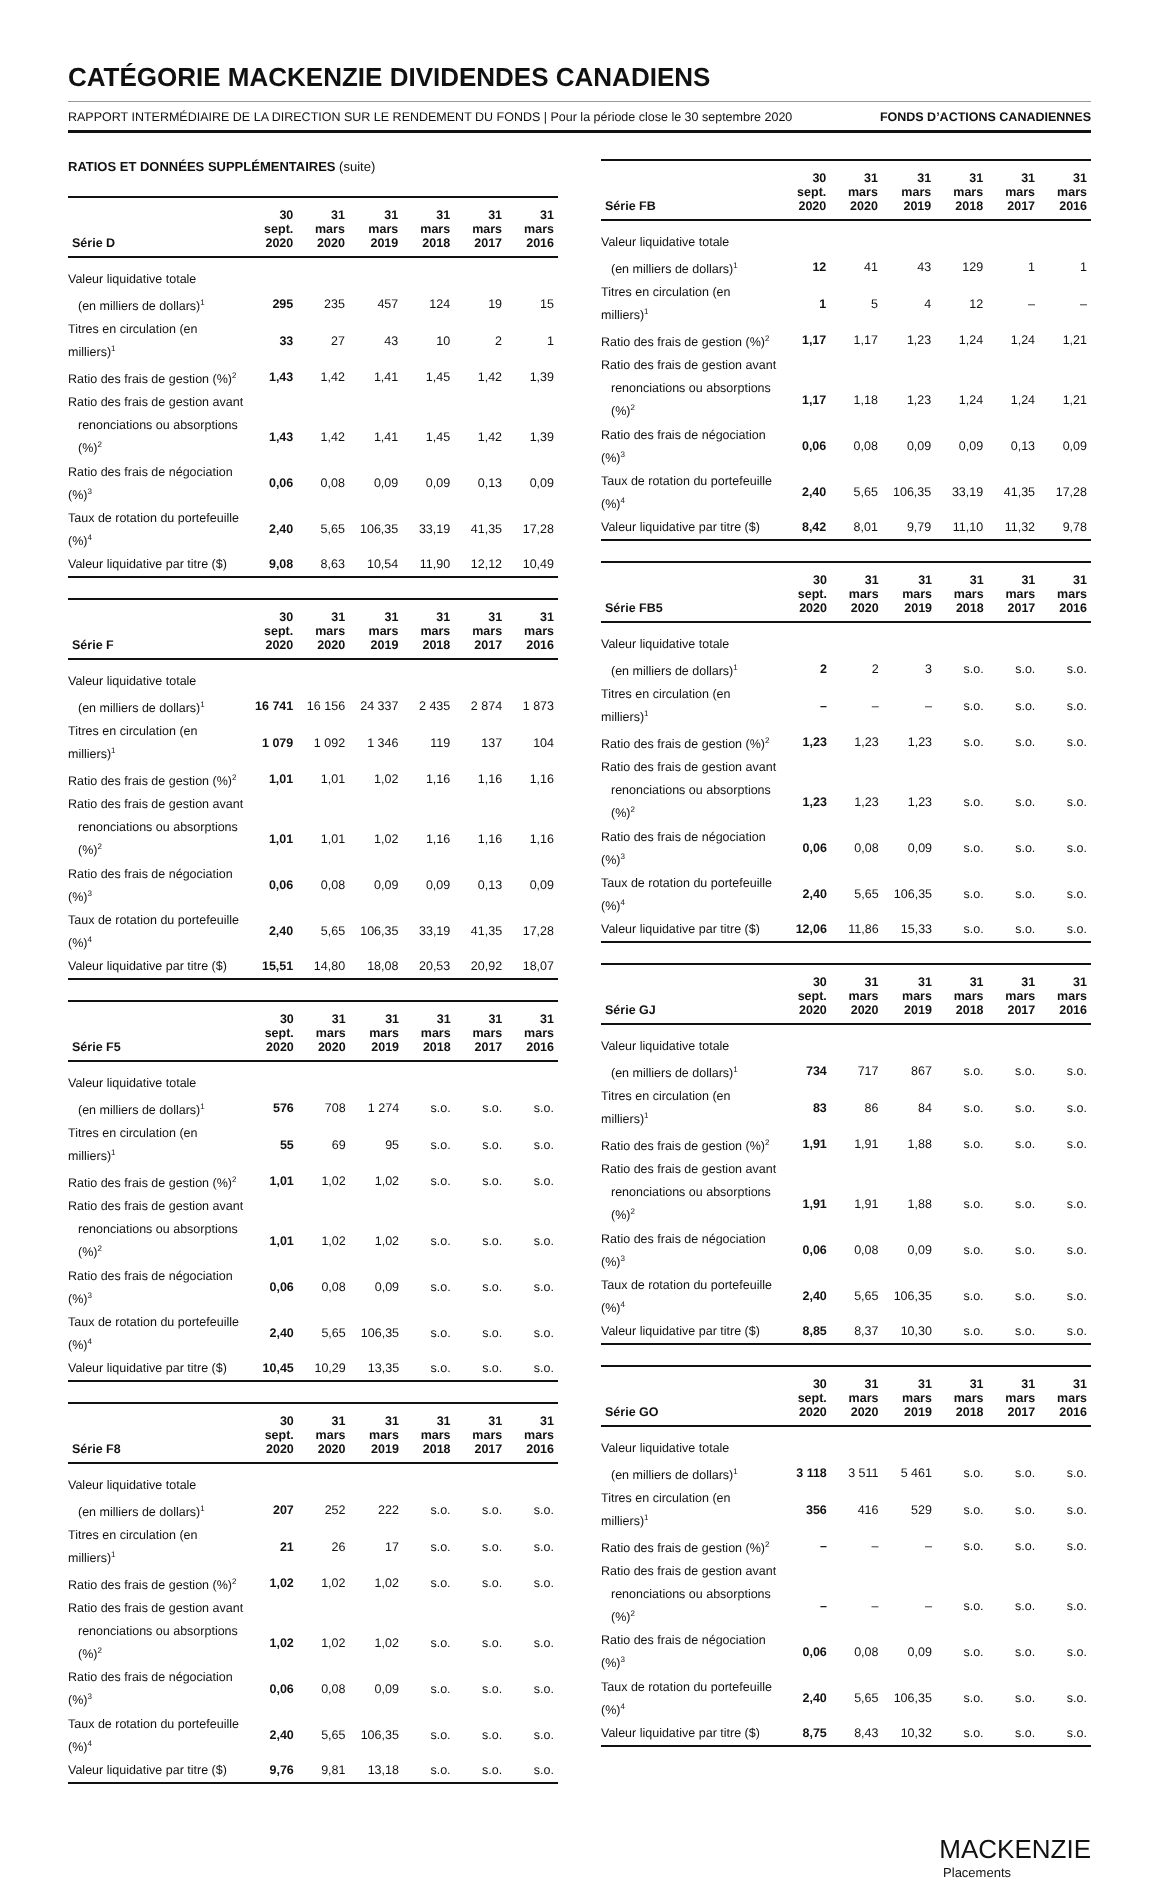CATÉGORIE MACKENZIE DIVIDENDES CANADIENS
RAPPORT INTERMÉDIAIRE DE LA DIRECTION SUR LE RENDEMENT DU FONDS | Pour la période close le 30 septembre 2020 FONDS D’ACTIONS CANADIENNES
RATIOS ET DONNÉES SUPPLÉMENTAIRES (suite)
| Série D | 30 sept. 2020 | 31 mars 2020 | 31 mars 2019 | 31 mars 2018 | 31 mars 2017 | 31 mars 2016 |
| --- | --- | --- | --- | --- | --- | --- |
| Valeur liquidative totale | | | | | | |
| (en milliers de dollars)<sup>1</sup> | 295 | 235 | 457 | 124 | 19 | 15 |
| Titres en circulation (en milliers)<sup>1</sup> | 33 | 27 | 43 | 10 | 2 | 1 |
| Ratio des frais de gestion (%)<sup>2</sup> | 1,43 | 1,42 | 1,41 | 1,45 | 1,42 | 1,39 |
| Ratio des frais de gestion avant | | | | | | |
| renonciations ou absorptions (%)<sup>2</sup> | 1,43 | 1,42 | 1,41 | 1,45 | 1,42 | 1,39 |
| Ratio des frais de négociation (%)<sup>3</sup> | 0,06 | 0,08 | 0,09 | 0,09 | 0,13 | 0,09 |
| Taux de rotation du portefeuille (%)<sup>4</sup> | 2,40 | 5,65 | 106,35 | 33,19 | 41,35 | 17,28 |
| Valeur liquidative par titre ($) | 9,08 | 8,63 | 10,54 | 11,90 | 12,12 | 10,49 |
| Série F | 30 sept. 2020 | 31 mars 2020 | 31 mars 2019 | 31 mars 2018 | 31 mars 2017 | 31 mars 2016 |
| --- | --- | --- | --- | --- | --- | --- |
| Valeur liquidative totale | | | | | | |
| (en milliers de dollars)<sup>1</sup> | 16 741 | 16 156 | 24 337 | 2 435 | 2 874 | 1 873 |
| Titres en circulation (en milliers)<sup>1</sup> | 1 079 | 1 092 | 1 346 | 119 | 137 | 104 |
| Ratio des frais de gestion (%)<sup>2</sup> | 1,01 | 1,01 | 1,02 | 1,16 | 1,16 | 1,16 |
| Ratio des frais de gestion avant | | | | | | |
| renonciations ou absorptions (%)<sup>2</sup> | 1,01 | 1,01 | 1,02 | 1,16 | 1,16 | 1,16 |
| Ratio des frais de négociation (%)<sup>3</sup> | 0,06 | 0,08 | 0,09 | 0,09 | 0,13 | 0,09 |
| Taux de rotation du portefeuille (%)<sup>4</sup> | 2,40 | 5,65 | 106,35 | 33,19 | 41,35 | 17,28 |
| Valeur liquidative par titre ($) | 15,51 | 14,80 | 18,08 | 20,53 | 20,92 | 18,07 |
| Série F5 | 30 sept. 2020 | 31 mars 2020 | 31 mars 2019 | 31 mars 2018 | 31 mars 2017 | 31 mars 2016 |
| --- | --- | --- | --- | --- | --- | --- |
| Valeur liquidative totale | | | | | | |
| (en milliers de dollars)<sup>1</sup> | 576 | 708 | 1 274 | s.o. | s.o. | s.o. |
| Titres en circulation (en milliers)<sup>1</sup> | 55 | 69 | 95 | s.o. | s.o. | s.o. |
| Ratio des frais de gestion (%)<sup>2</sup> | 1,01 | 1,02 | 1,02 | s.o. | s.o. | s.o. |
| Ratio des frais de gestion avant | | | | | | |
| renonciations ou absorptions (%)<sup>2</sup> | 1,01 | 1,02 | 1,02 | s.o. | s.o. | s.o. |
| Ratio des frais de négociation (%)<sup>3</sup> | 0,06 | 0,08 | 0,09 | s.o. | s.o. | s.o. |
| Taux de rotation du portefeuille (%)<sup>4</sup> | 2,40 | 5,65 | 106,35 | s.o. | s.o. | s.o. |
| Valeur liquidative par titre ($) | 10,45 | 10,29 | 13,35 | s.o. | s.o. | s.o. |
| Série F8 | 30 sept. 2020 | 31 mars 2020 | 31 mars 2019 | 31 mars 2018 | 31 mars 2017 | 31 mars 2016 |
| --- | --- | --- | --- | --- | --- | --- |
| Valeur liquidative totale | | | | | | |
| (en milliers de dollars)<sup>1</sup> | 207 | 252 | 222 | s.o. | s.o. | s.o. |
| Titres en circulation (en milliers)<sup>1</sup> | 21 | 26 | 17 | s.o. | s.o. | s.o. |
| Ratio des frais de gestion (%)<sup>2</sup> | 1,02 | 1,02 | 1,02 | s.o. | s.o. | s.o. |
| Ratio des frais de gestion avant | | | | | | |
| renonciations ou absorptions (%)<sup>2</sup> | 1,02 | 1,02 | 1,02 | s.o. | s.o. | s.o. |
| Ratio des frais de négociation (%)<sup>3</sup> | 0,06 | 0,08 | 0,09 | s.o. | s.o. | s.o. |
| Taux de rotation du portefeuille (%)<sup>4</sup> | 2,40 | 5,65 | 106,35 | s.o. | s.o. | s.o. |
| Valeur liquidative par titre ($) | 9,76 | 9,81 | 13,18 | s.o. | s.o. | s.o. |
| Série FB | 30 sept. 2020 | 31 mars 2020 | 31 mars 2019 | 31 mars 2018 | 31 mars 2017 | 31 mars 2016 |
| --- | --- | --- | --- | --- | --- | --- |
| Valeur liquidative totale | | | | | | |
| (en milliers de dollars)<sup>1</sup> | 12 | 41 | 43 | 129 | 1 | 1 |
| Titres en circulation (en milliers)<sup>1</sup> | 1 | 5 | 4 | 12 | – | – |
| Ratio des frais de gestion (%)<sup>2</sup> | 1,17 | 1,17 | 1,23 | 1,24 | 1,24 | 1,21 |
| Ratio des frais de gestion avant | | | | | | |
| renonciations ou absorptions (%)<sup>2</sup> | 1,17 | 1,18 | 1,23 | 1,24 | 1,24 | 1,21 |
| Ratio des frais de négociation (%)<sup>3</sup> | 0,06 | 0,08 | 0,09 | 0,09 | 0,13 | 0,09 |
| Taux de rotation du portefeuille (%)<sup>4</sup> | 2,40 | 5,65 | 106,35 | 33,19 | 41,35 | 17,28 |
| Valeur liquidative par titre ($) | 8,42 | 8,01 | 9,79 | 11,10 | 11,32 | 9,78 |
| Série FB5 | 30 sept. 2020 | 31 mars 2020 | 31 mars 2019 | 31 mars 2018 | 31 mars 2017 | 31 mars 2016 |
| --- | --- | --- | --- | --- | --- | --- |
| Valeur liquidative totale | | | | | | |
| (en milliers de dollars)<sup>1</sup> | 2 | 2 | 3 | s.o. | s.o. | s.o. |
| Titres en circulation (en milliers)<sup>1</sup> | – | – | – | s.o. | s.o. | s.o. |
| Ratio des frais de gestion (%)<sup>2</sup> | 1,23 | 1,23 | 1,23 | s.o. | s.o. | s.o. |
| Ratio des frais de gestion avant | | | | | | |
| renonciations ou absorptions (%)<sup>2</sup> | 1,23 | 1,23 | 1,23 | s.o. | s.o. | s.o. |
| Ratio des frais de négociation (%)<sup>3</sup> | 0,06 | 0,08 | 0,09 | s.o. | s.o. | s.o. |
| Taux de rotation du portefeuille (%)<sup>4</sup> | 2,40 | 5,65 | 106,35 | s.o. | s.o. | s.o. |
| Valeur liquidative par titre ($) | 12,06 | 11,86 | 15,33 | s.o. | s.o. | s.o. |
| Série GJ | 30 sept. 2020 | 31 mars 2020 | 31 mars 2019 | 31 mars 2018 | 31 mars 2017 | 31 mars 2016 |
| --- | --- | --- | --- | --- | --- | --- |
| Valeur liquidative totale | | | | | | |
| (en milliers de dollars)<sup>1</sup> | 734 | 717 | 867 | s.o. | s.o. | s.o. |
| Titres en circulation (en milliers)<sup>1</sup> | 83 | 86 | 84 | s.o. | s.o. | s.o. |
| Ratio des frais de gestion (%)<sup>2</sup> | 1,91 | 1,91 | 1,88 | s.o. | s.o. | s.o. |
| Ratio des frais de gestion avant | | | | | | |
| renonciations ou absorptions (%)<sup>2</sup> | 1,91 | 1,91 | 1,88 | s.o. | s.o. | s.o. |
| Ratio des frais de négociation (%)<sup>3</sup> | 0,06 | 0,08 | 0,09 | s.o. | s.o. | s.o. |
| Taux de rotation du portefeuille (%)<sup>4</sup> | 2,40 | 5,65 | 106,35 | s.o. | s.o. | s.o. |
| Valeur liquidative par titre ($) | 8,85 | 8,37 | 10,30 | s.o. | s.o. | s.o. |
| Série GO | 30 sept. 2020 | 31 mars 2020 | 31 mars 2019 | 31 mars 2018 | 31 mars 2017 | 31 mars 2016 |
| --- | --- | --- | --- | --- | --- | --- |
| Valeur liquidative totale | | | | | | |
| (en milliers de dollars)<sup>1</sup> | 3 118 | 3 511 | 5 461 | s.o. | s.o. | s.o. |
| Titres en circulation (en milliers)<sup>1</sup> | 356 | 416 | 529 | s.o. | s.o. | s.o. |
| Ratio des frais de gestion (%)<sup>2</sup> | – | – | – | s.o. | s.o. | s.o. |
| Ratio des frais de gestion avant | | | | | | |
| renonciations ou absorptions (%)<sup>2</sup> | – | – | – | s.o. | s.o. | s.o. |
| Ratio des frais de négociation (%)<sup>3</sup> | 0,06 | 0,08 | 0,09 | s.o. | s.o. | s.o. |
| Taux de rotation du portefeuille (%)<sup>4</sup> | 2,40 | 5,65 | 106,35 | s.o. | s.o. | s.o. |
| Valeur liquidative par titre ($) | 8,75 | 8,43 | 10,32 | s.o. | s.o. | s.o. |
MACKENZIE
Placements